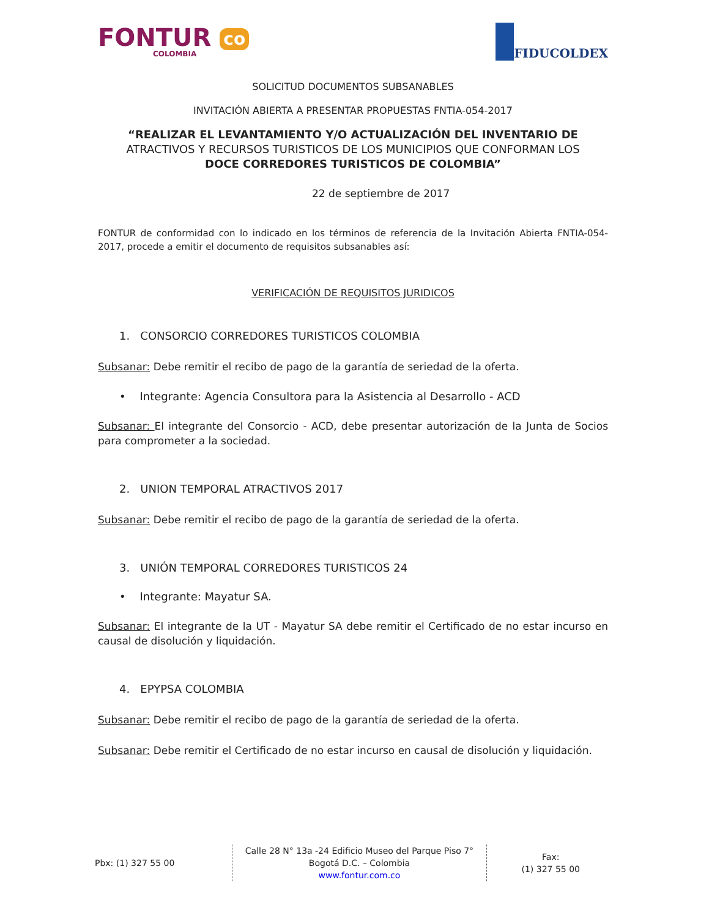FONTUR co
COLOMBIA
FIDUCOLDEX
SOLICITUD DOCUMENTOS SUBSANABLES
INVITACIÓN ABIERTA A PRESENTAR PROPUESTAS FNTIA-054-2017
“REALIZAR EL LEVANTAMIENTO Y/O ACTUALIZACIÓN DEL INVENTARIO DE
ATRACTIVOS Y RECURSOS TURISTICOS DE LOS MUNICIPIOS QUE CONFORMAN LOS
DOCE CORREDORES TURISTICOS DE COLOMBIA”
22 de septiembre de 2017
FONTUR de conformidad con lo indicado en los términos de referencia de la Invitación Abierta FNTIA-054-2017, procede a emitir el documento de requisitos subsanables así:
VERIFICACIÓN DE REQUISITOS JURIDICOS
1. CONSORCIO CORREDORES TURISTICOS COLOMBIA
Subsanar: Debe remitir el recibo de pago de la garantía de seriedad de la oferta.
• Integrante: Agencia Consultora para la Asistencia al Desarrollo - ACD
Subsanar: El integrante del Consorcio - ACD, debe presentar autorización de la Junta de Socios para comprometer a la sociedad.
2. UNION TEMPORAL ATRACTIVOS 2017
Subsanar: Debe remitir el recibo de pago de la garantía de seriedad de la oferta.
3. UNIÓN TEMPORAL CORREDORES TURISTICOS 24
• Integrante: Mayatur SA.
Subsanar: El integrante de la UT - Mayatur SA debe remitir el Certificado de no estar incurso en causal de disolución y liquidación.
4. EPYPSA COLOMBIA
Subsanar: Debe remitir el recibo de pago de la garantía de seriedad de la oferta.
Subsanar: Debe remitir el Certificado de no estar incurso en causal de disolución y liquidación.
Pbx: (1) 327 55 00
Calle 28 N° 13a -24 Edificio Museo del Parque Piso 7°
Bogotá D.C. – Colombia
www.fontur.com.co
Fax:
(1) 327 55 00